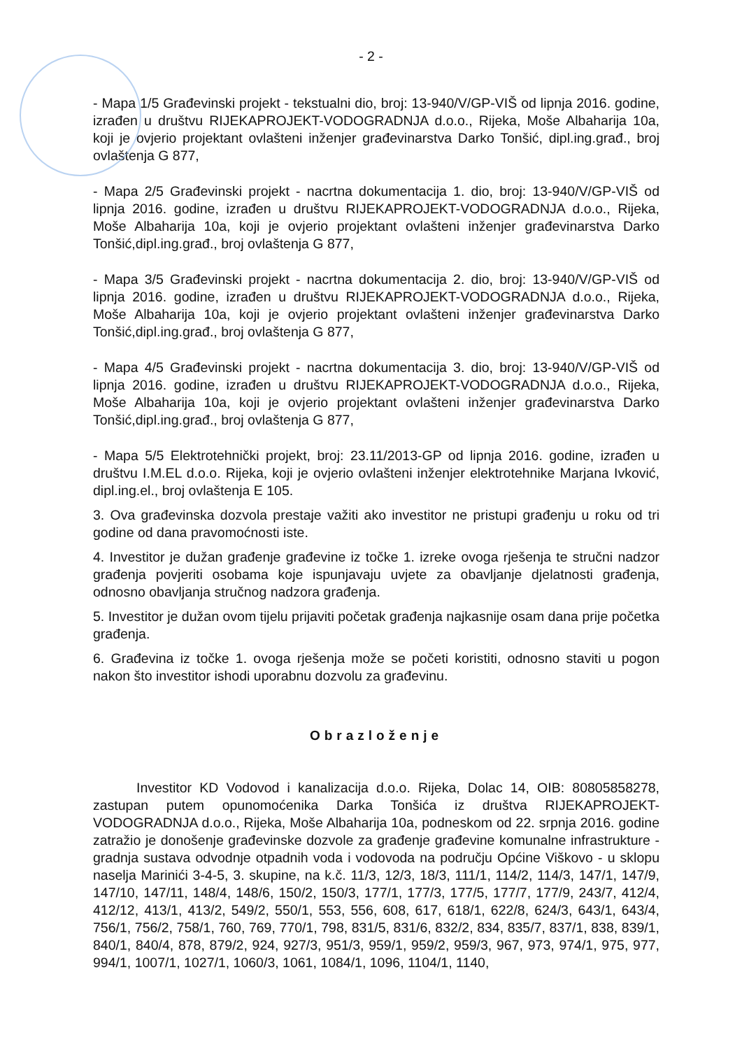- 2 -
- Mapa 1/5 Građevinski projekt - tekstualni dio, broj: 13-940/V/GP-VIŠ od lipnja 2016. godine, izrađen u društvu RIJEKAPROJEKT-VODOGRADNJA d.o.o., Rijeka, Moše Albaharija 10a, koji je ovjerio projektant ovlašteni inženjer građevinarstva Darko Tonšić, dipl.ing.građ., broj ovlaštenja G 877,
- Mapa 2/5 Građevinski projekt - nacrtna dokumentacija 1. dio, broj: 13-940/V/GP-VIŠ od lipnja 2016. godine, izrađen u društvu RIJEKAPROJEKT-VODOGRADNJA d.o.o., Rijeka, Moše Albaharija 10a, koji je ovjerio projektant ovlašteni inženjer građevinarstva Darko Tonšić,dipl.ing.građ., broj ovlaštenja G 877,
- Mapa 3/5 Građevinski projekt - nacrtna dokumentacija 2. dio, broj: 13-940/V/GP-VIŠ od lipnja 2016. godine, izrađen u društvu RIJEKAPROJEKT-VODOGRADNJA d.o.o., Rijeka, Moše Albaharija 10a, koji je ovjerio projektant ovlašteni inženjer građevinarstva Darko Tonšić,dipl.ing.građ., broj ovlaštenja G 877,
- Mapa 4/5 Građevinski projekt - nacrtna dokumentacija 3. dio, broj: 13-940/V/GP-VIŠ od lipnja 2016. godine, izrađen u društvu RIJEKAPROJEKT-VODOGRADNJA d.o.o., Rijeka, Moše Albaharija 10a, koji je ovjerio projektant ovlašteni inženjer građevinarstva Darko Tonšić,dipl.ing.građ., broj ovlaštenja G 877,
- Mapa 5/5 Elektrotehnički projekt, broj: 23.11/2013-GP od lipnja 2016. godine, izrađen u društvu I.M.EL d.o.o. Rijeka, koji je ovjerio ovlašteni inženjer elektrotehnike Marjana Ivković, dipl.ing.el., broj ovlaštenja E 105.
3. Ova građevinska dozvola prestaje važiti ako investitor ne pristupi građenju u roku od tri godine od dana pravomoćnosti iste.
4. Investitor je dužan građenje građevine iz točke 1. izreke ovoga rješenja te stručni nadzor građenja povjeriti osobama koje ispunjavaju uvjete za obavljanje djelatnosti građenja, odnosno obavljanja stručnog nadzora građenja.
5. Investitor je dužan ovom tijelu prijaviti početak građenja najkasnije osam dana prije početka građenja.
6. Građevina iz točke 1. ovoga rješenja može se početi koristiti, odnosno staviti u pogon nakon što investitor ishodi uporabnu dozvolu za građevinu.
Obrazloženje
Investitor KD Vodovod i kanalizacija d.o.o. Rijeka, Dolac 14, OIB: 80805858278, zastupan putem opunomoćenika Darka Tonšića iz društva RIJEKAPROJEKT-VODOGRADNJA d.o.o., Rijeka, Moše Albaharija 10a, podneskom od 22. srpnja 2016. godine zatražio je donošenje građevinske dozvole za građenje građevine komunalne infrastrukture - gradnja sustava odvodnje otpadnih voda i vodovoda na području Općine Viškovo - u sklopu naselja Marinići 3-4-5, 3. skupine, na k.č. 11/3, 12/3, 18/3, 111/1, 114/2, 114/3, 147/1, 147/9, 147/10, 147/11, 148/4, 148/6, 150/2, 150/3, 177/1, 177/3, 177/5, 177/7, 177/9, 243/7, 412/4, 412/12, 413/1, 413/2, 549/2, 550/1, 553, 556, 608, 617, 618/1, 622/8, 624/3, 643/1, 643/4, 756/1, 756/2, 758/1, 760, 769, 770/1, 798, 831/5, 831/6, 832/2, 834, 835/7, 837/1, 838, 839/1, 840/1, 840/4, 878, 879/2, 924, 927/3, 951/3, 959/1, 959/2, 959/3, 967, 973, 974/1, 975, 977, 994/1, 1007/1, 1027/1, 1060/3, 1061, 1084/1, 1096, 1104/1, 1140,